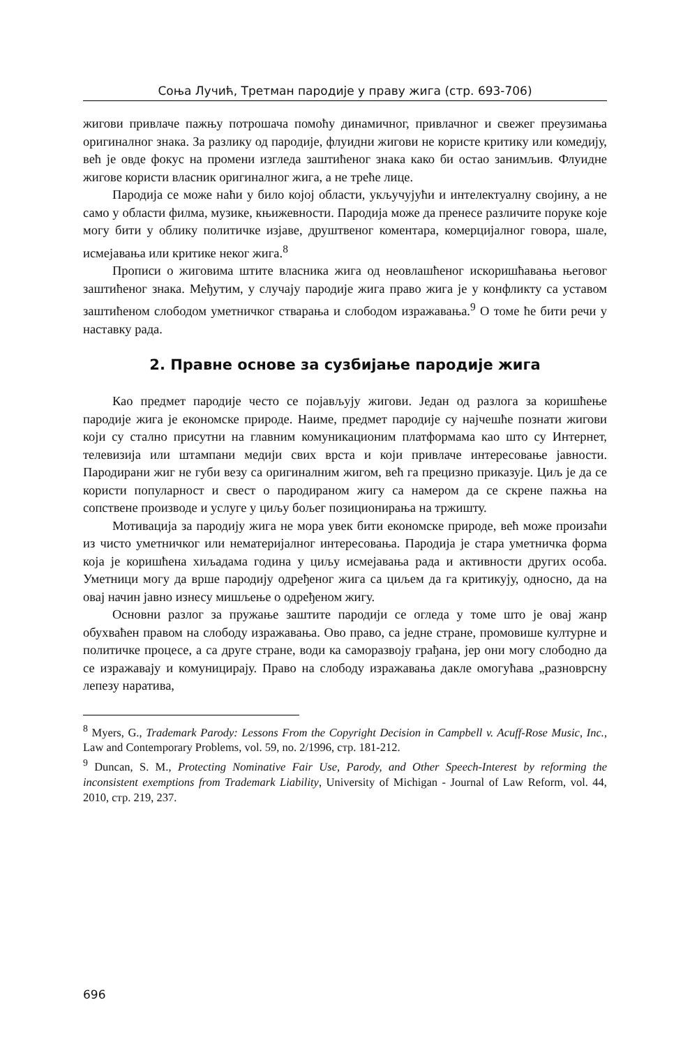Соња Лучић, Третман пародије у праву жига (стр. 693-706)
жигови привлаче пажњу потрошача помоћу динамичног, привлачног и свежег преузимања оригиналног знака. За разлику од пародије, флуидни жигови не користе критику или комедију, већ је овде фокус на промени изгледа заштићеног знака како би остао занимљив. Флуидне жигове користи власник оригиналног жига, а не треће лице.
Пародија се може наћи у било којој области, укључујући и интелектуалну својину, а не само у области филма, музике, књижевности. Пародија може да пренесе различите поруке које могу бити у облику политичке изјаве, друштвеног коментара, комерцијалног говора, шале, исмејавања или критике неког жига.<sup>8</sup>
Прописи о жиговима штите власника жига од неовлашћеног искоришћавања његовог заштићеног знака. Међутим, у случају пародије жига право жига је у конфликту са уставом заштићеном слободом уметничког стварања и слободом изражавања.<sup>9</sup> О томе ће бити речи у наставку рада.
2. Правне основе за сузбијање пародије жига
Као предмет пародије често се појављују жигови. Један од разлога за коришћење пародије жига је економске природе. Наиме, предмет пародије су најчешће познати жигови који су стално присутни на главним комуникационим платформама као што су Интернет, телевизија или штампани медији свих врста и који привлаче интересовање јавности. Пародирани жиг не губи везу са оригиналним жигом, већ га прецизно приказује. Циљ је да се користи популарност и свест о пародираном жигу са намером да се скрене пажња на сопствене производе и услуге у циљу бољег позиционирања на тржишту.
Мотивација за пародију жига не мора увек бити економске природе, већ може произаћи из чисто уметничког или нематеријалног интересовања. Пародија је стара уметничка форма која је коришћена хиљадама година у циљу исмејавања рада и активности других особа. Уметници могу да врше пародију одређеног жига са циљем да га критикују, односно, да на овај начин јавно изнесу мишљење о одређеном жигу.
Основни разлог за пружање заштите пародији се огледа у томе што је овај жанр обухваћен правом на слободу изражавања. Ово право, са једне стране, промовише културне и политичке процесе, а са друге стране, води ка саморазвоју грађана, јер они могу слободно да се изражавају и комуницирају. Право на слободу изражавања дакле омогућава „разноврсну лепезу наратива,
<sup>8</sup> Myers, G., Trademark Parody: Lessons From the Copyright Decision in Campbell v. Acuff-Rose Music, Inc., Law and Contemporary Problems, vol. 59, no. 2/1996, стр. 181-212.
<sup>9</sup> Duncan, S. M., Protecting Nominative Fair Use, Parody, and Other Speech-Interest by reforming the inconsistent exemptions from Trademark Liability, University of Michigan - Journal of Law Reform, vol. 44, 2010, стр. 219, 237.
696